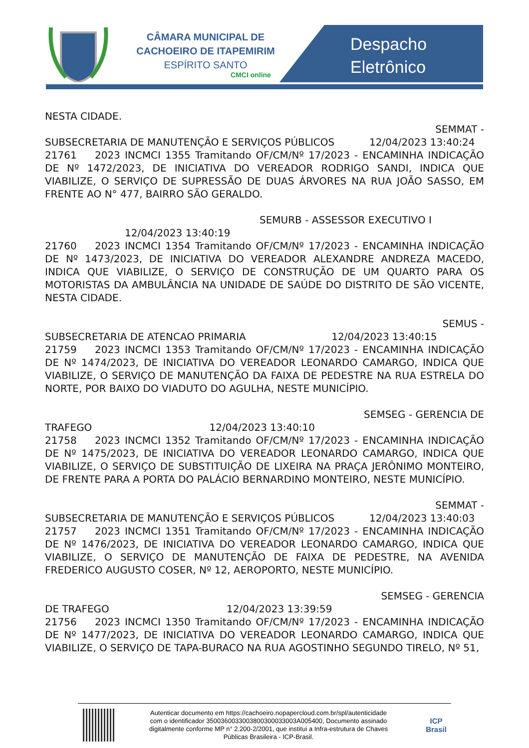CÂMARA MUNICIPAL DE
CACHOEIRO DE ITAPEMIRIM
ESPÍRITO SANTO
CMCI online
Despacho
Eletrônico
NESTA CIDADE.
SEMMAT -
SUBSECRETARIA DE MANUTENÇÃO E SERVIÇOS PÚBLICOS 12/04/2023 13:40:24
21761 2023 INCMCI 1355 Tramitando OF/CM/Nº 17/2023 - ENCAMINHA INDICAÇÃO DE Nº 1472/2023, DE INICIATIVA DO VEREADOR RODRIGO SANDI, INDICA QUE VIABILIZE, O SERVIÇO DE SUPRESSÃO DE DUAS ÁRVORES NA RUA JOÃO SASSO, EM FRENTE AO N° 477, BAIRRO SÃO GERALDO.
SEMURB - ASSESSOR EXECUTIVO I
12/04/2023 13:40:19
21760 2023 INCMCI 1354 Tramitando OF/CM/Nº 17/2023 - ENCAMINHA INDICAÇÃO DE Nº 1473/2023, DE INICIATIVA DO VEREADOR ALEXANDRE ANDREZA MACEDO, INDICA QUE VIABILIZE, O SERVIÇO DE CONSTRUÇÃO DE UM QUARTO PARA OS MOTORISTAS DA AMBULÂNCIA NA UNIDADE DE SAÚDE DO DISTRITO DE SÃO VICENTE, NESTA CIDADE.
SEMUS -
SUBSECRETARIA DE ATENCAO PRIMARIA 12/04/2023 13:40:15
21759 2023 INCMCI 1353 Tramitando OF/CM/Nº 17/2023 - ENCAMINHA INDICAÇÃO DE Nº 1474/2023, DE INICIATIVA DO VEREADOR LEONARDO CAMARGO, INDICA QUE VIABILIZE, O SERVIÇO DE MANUTENÇÃO DA FAIXA DE PEDESTRE NA RUA ESTRELA DO NORTE, POR BAIXO DO VIADUTO DO AGULHA, NESTE MUNICÍPIO.
SEMSEG - GERENCIA DE
TRAFEGO 12/04/2023 13:40:10
21758 2023 INCMCI 1352 Tramitando OF/CM/Nº 17/2023 - ENCAMINHA INDICAÇÃO DE Nº 1475/2023, DE INICIATIVA DO VEREADOR LEONARDO CAMARGO, INDICA QUE VIABILIZE, O SERVIÇO DE SUBSTITUIÇÃO DE LIXEIRA NA PRAÇA JERÔNIMO MONTEIRO, DE FRENTE PARA A PORTA DO PALÁCIO BERNARDINO MONTEIRO, NESTE MUNICÍPIO.
SEMMAT -
SUBSECRETARIA DE MANUTENÇÃO E SERVIÇOS PÚBLICOS 12/04/2023 13:40:03
21757 2023 INCMCI 1351 Tramitando OF/CM/Nº 17/2023 - ENCAMINHA INDICAÇÃO DE Nº 1476/2023, DE INICIATIVA DO VEREADOR LEONARDO CAMARGO, INDICA QUE VIABILIZE, O SERVIÇO DE MANUTENÇÃO DE FAIXA DE PEDESTRE, NA AVENIDA FREDERICO AUGUSTO COSER, Nº 12, AEROPORTO, NESTE MUNICÍPIO.
SEMSEG - GERENCIA
DE TRAFEGO 12/04/2023 13:39:59
21756 2023 INCMCI 1350 Tramitando OF/CM/Nº 17/2023 - ENCAMINHA INDICAÇÃO DE Nº 1477/2023, DE INICIATIVA DO VEREADOR LEONARDO CAMARGO, INDICA QUE VIABILIZE, O SERVIÇO DE TAPA-BURACO NA RUA AGOSTINHO SEGUNDO TIRELO, Nº 51,
Autenticar documento em https://cachoeiro.nopapercloud.com.br/spl/autenticidade
com o identificador 3500360033003800300033003A005400, Documento assinado
digitalmente conforme MP n° 2.200-2/2001, que institui a Infra-estrutura de Chaves
Públicas Brasileira - ICP-Brasil.
ICP
Brasil